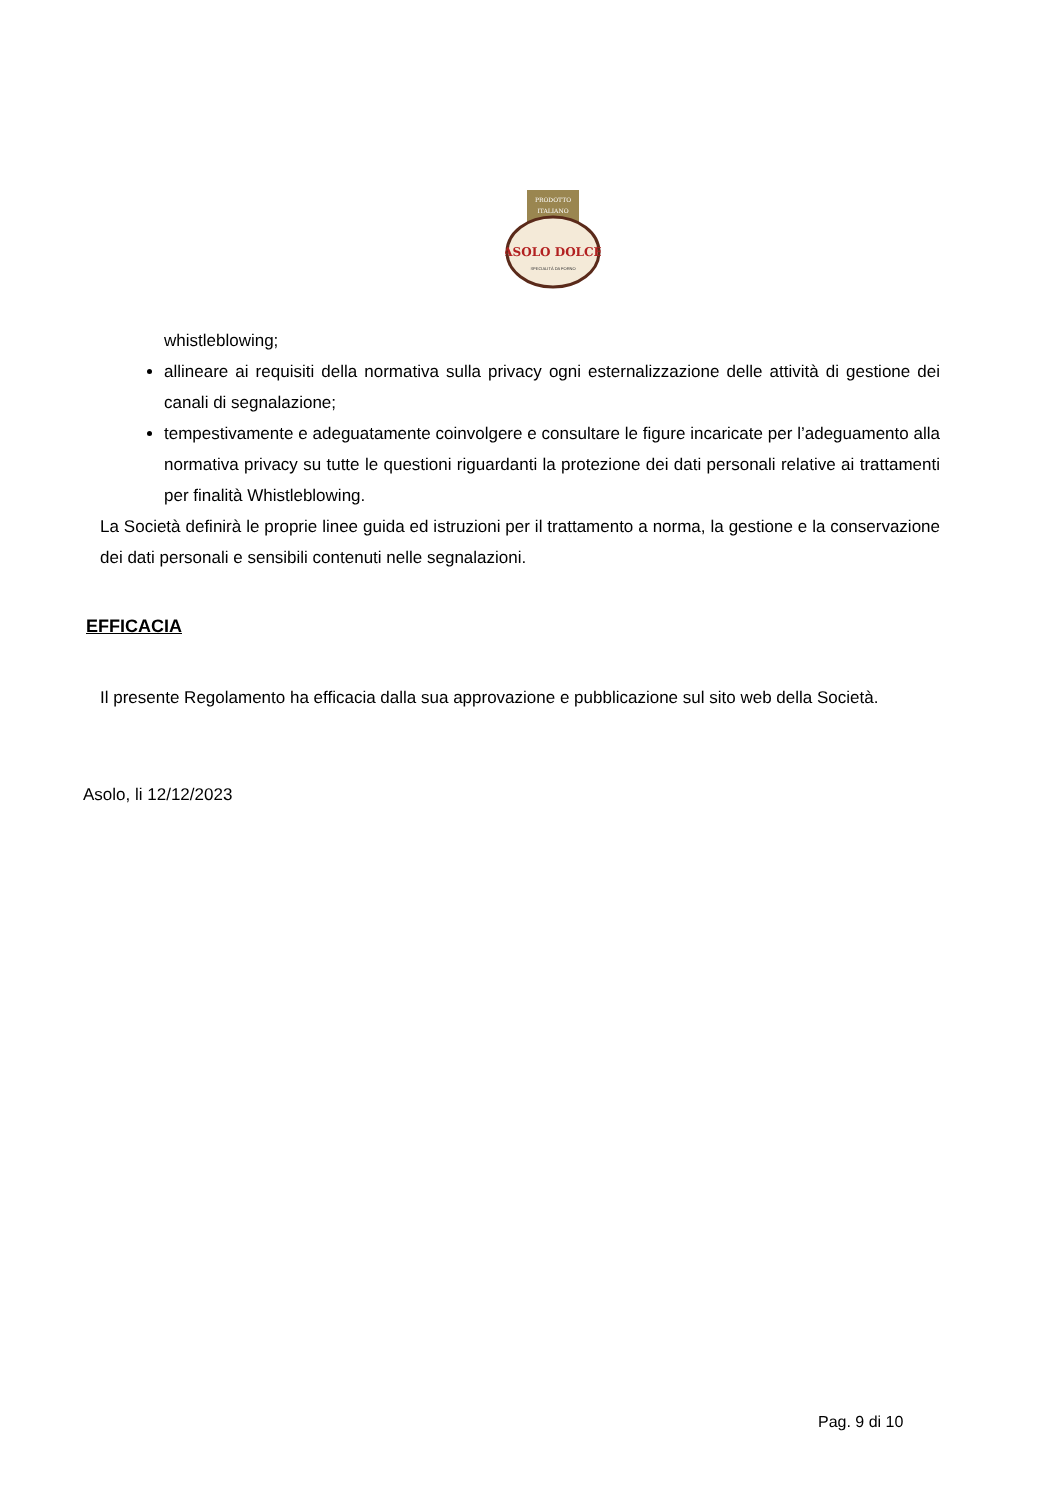PRODOTTO
ITALIANO
ASOLO DOLCE
SPECIALITÀ DA FORNO
whistleblowing;
allineare ai requisiti della normativa sulla privacy ogni esternalizzazione delle attività di gestione dei canali di segnalazione;
tempestivamente e adeguatamente coinvolgere e consultare le figure incaricate per l’adeguamento alla normativa privacy su tutte le questioni riguardanti la protezione dei dati personali relative ai trattamenti per finalità Whistleblowing.
La Società definirà le proprie linee guida ed istruzioni per il trattamento a norma, la gestione e la conservazione dei dati personali e sensibili contenuti nelle segnalazioni.
EFFICACIA
Il presente Regolamento ha efficacia dalla sua approvazione e pubblicazione sul sito web della Società.
Asolo, li 12/12/2023
Pag. 9 di 10